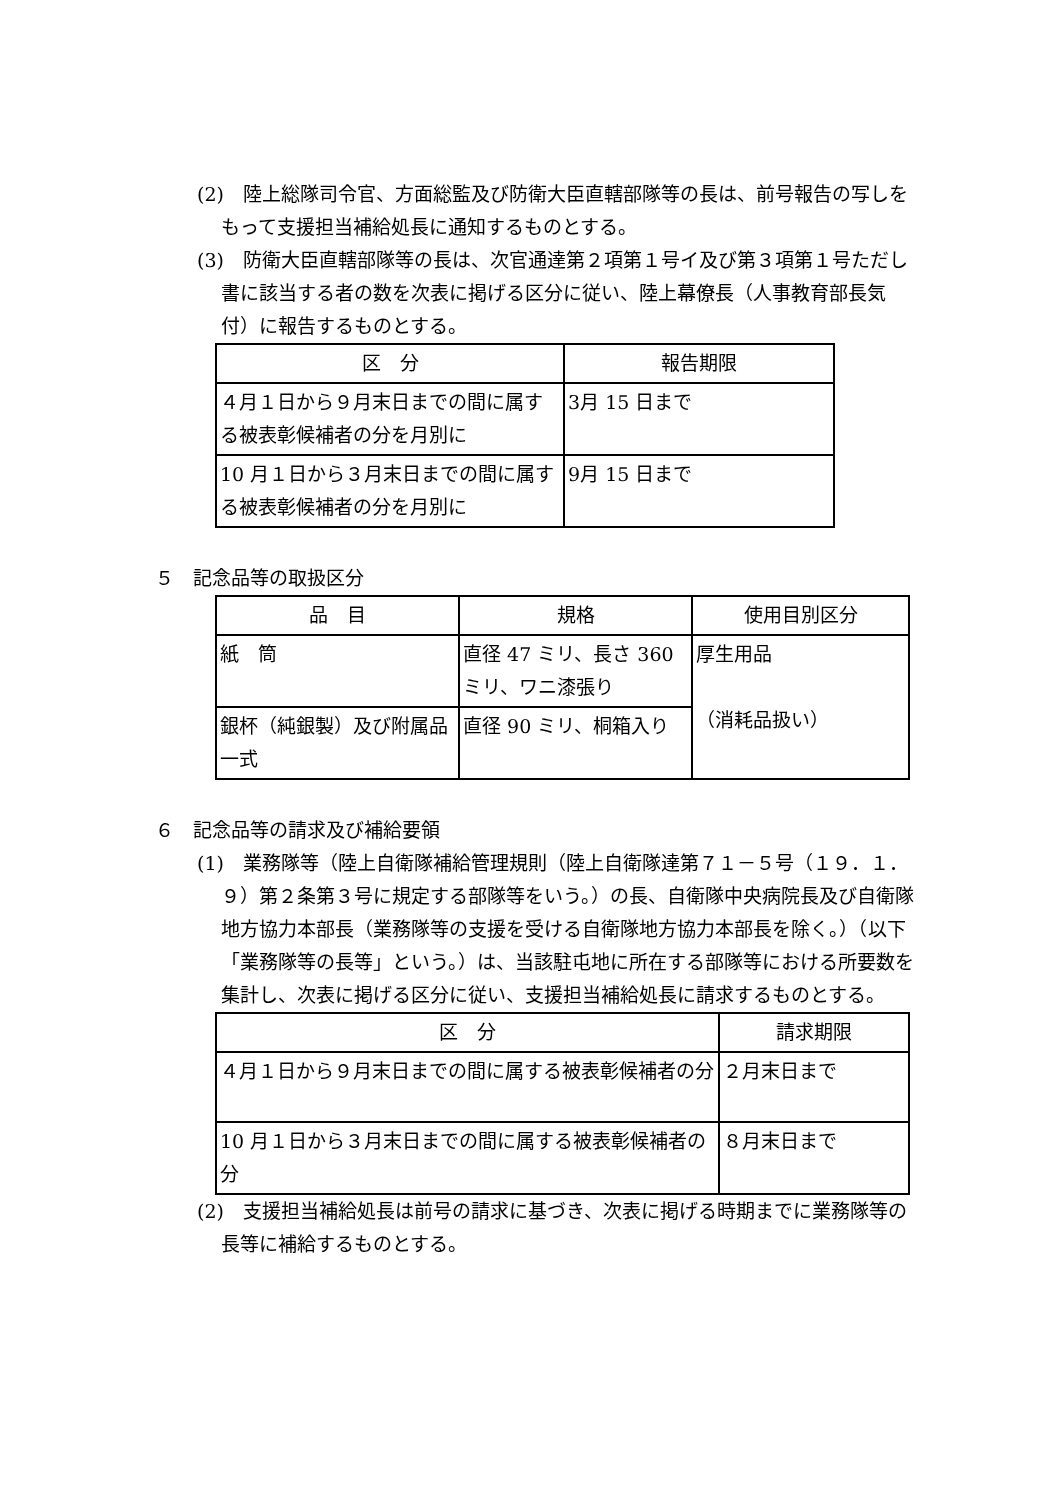(2)　陸上総隊司令官、方面総監及び防衛大臣直轄部隊等の長は、前号報告の写しをもって支援担当補給処長に通知するものとする。
(3)　防衛大臣直轄部隊等の長は、次官通達第２項第１号イ及び第３項第１号ただし書に該当する者の数を次表に掲げる区分に従い、陸上幕僚長（人事教育部長気付）に報告するものとする。
| 区 分 | 報告期限 |
| --- | --- |
| ４月１日から９月末日までの間に属する被表彰候補者の分を月別に | 3月 15 日まで |
| 10 月１日から３月末日までの間に属する被表彰候補者の分を月別に | 9月 15 日まで |
５　記念品等の取扱区分
| 品 目 | 規格 | 使用目別区分 |
| --- | --- | --- |
| 紙 筒 | 直径 47 ミリ、長さ 360 ミリ、ワニ漆張り | 厚生用品 （消耗品扱い） |
| 銀杯（純銀製）及び附属品一式 | 直径 90 ミリ、桐箱入り | |
６　記念品等の請求及び補給要領
(1)　業務隊等（陸上自衛隊補給管理規則（陸上自衛隊達第７１－５号（１９．１．９）第２条第３号に規定する部隊等をいう。）の長、自衛隊中央病院長及び自衛隊地方協力本部長（業務隊等の支援を受ける自衛隊地方協力本部長を除く。）（以下「業務隊等の長等」という。）は、当該駐屯地に所在する部隊等における所要数を集計し、次表に掲げる区分に従い、支援担当補給処長に請求するものとする。
| 区 分 | 請求期限 |
| --- | --- |
| ４月１日から９月末日までの間に属する被表彰候補者の分 | ２月末日まで |
| 10 月１日から３月末日までの間に属する被表彰候補者の分 | ８月末日まで |
(2)　支援担当補給処長は前号の請求に基づき、次表に掲げる時期までに業務隊等の長等に補給するものとする。